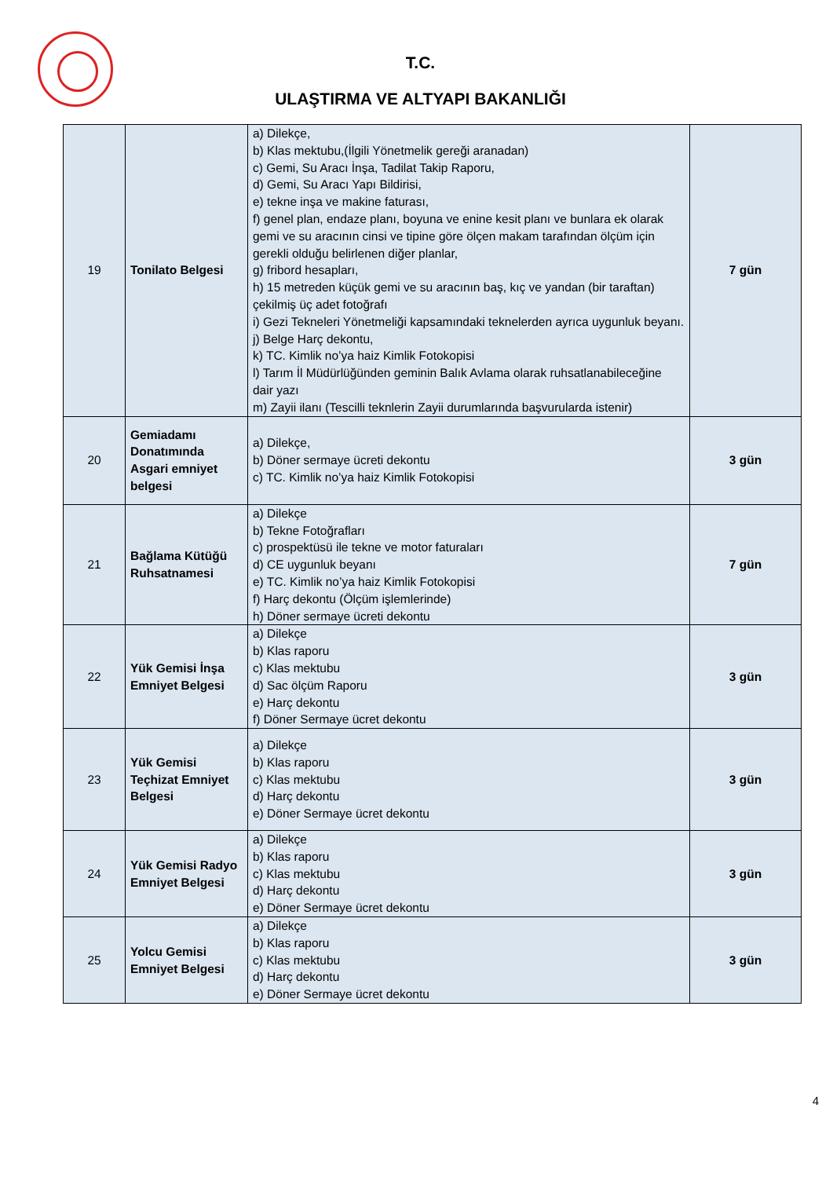T.C.
ULAŞTIRMA VE ALTYAPI BAKANLIĞI
| 19 | Tonilato Belgesi | a) Dilekçe, b) Klas mektubu,(İlgili Yönetmelik gereği aranadan) c) Gemi, Su Aracı İnşa, Tadilat Takip Raporu, d) Gemi, Su Aracı Yapı Bildirisi, e) tekne inşa ve makine faturası, f) genel plan, endaze planı, boyuna ve enine kesit planı ve bunlara ek olarak gemi ve su aracının cinsi ve tipine göre ölçen makam tarafından ölçüm için gerekli olduğu belirlenen diğer planlar, g) fribord hesapları, h) 15 metreden küçük gemi ve su aracının baş, kıç ve yandan (bir taraftan) çekilmiş üç adet fotoğrafı i) Gezi Tekneleri Yönetmeliği kapsamındaki teknelerden ayrıca uygunluk beyanı. j) Belge Harç dekontu, k) TC. Kimlik no’ya haiz Kimlik Fotokopisi l) Tarım İl Müdürlüğünden geminin Balık Avlama olarak ruhsatlanabileceğine dair yazı m) Zayii ilanı (Tescilli teknlerin Zayii durumlarında başvurularda istenir) | 7 gün |
| 20 | Gemiadamı Donatımında Asgari emniyet belgesi | a) Dilekçe, b) Döner sermaye ücreti dekontu c) TC. Kimlik no’ya haiz Kimlik Fotokopisi | 3 gün |
| 21 | Bağlama Kütüğü Ruhsatnamesi | a) Dilekçe b) Tekne Fotoğrafları c) prospektüsü ile tekne ve motor faturaları d) CE uygunluk beyanı e) TC. Kimlik no’ya haiz Kimlik Fotokopisi f) Harç dekontu (Ölçüm işlemlerinde) h) Döner sermaye ücreti dekontu | 7 gün |
| 22 | Yük Gemisi İnşa Emniyet Belgesi | a) Dilekçe b) Klas raporu c) Klas mektubu d) Sac ölçüm Raporu e) Harç dekontu f) Döner Sermaye ücret dekontu | 3 gün |
| 23 | Yük Gemisi Teçhizat Emniyet Belgesi | a) Dilekçe b) Klas raporu c) Klas mektubu d) Harç dekontu e) Döner Sermaye ücret dekontu | 3 gün |
| 24 | Yük Gemisi Radyo Emniyet Belgesi | a) Dilekçe b) Klas raporu c) Klas mektubu d) Harç dekontu e) Döner Sermaye ücret dekontu | 3 gün |
| 25 | Yolcu Gemisi Emniyet Belgesi | a) Dilekçe b) Klas raporu c) Klas mektubu d) Harç dekontu e) Döner Sermaye ücret dekontu | 3 gün |
4